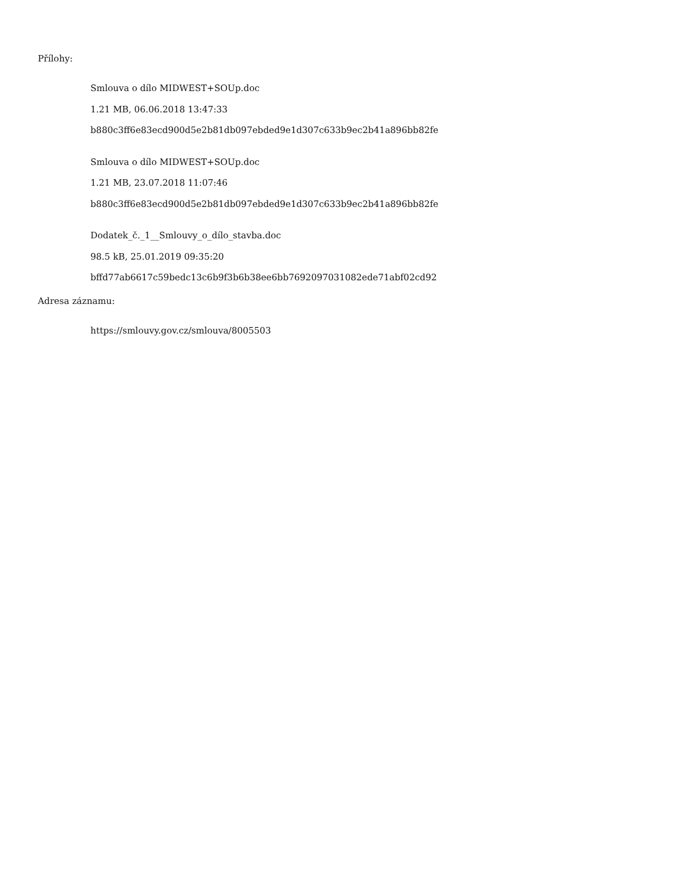Přílohy:
Smlouva o dílo MIDWEST+SOUp.doc
1.21 MB, 06.06.2018 13:47:33
b880c3ff6e83ecd900d5e2b81db097ebded9e1d307c633b9ec2b41a896bb82fe
Smlouva o dílo MIDWEST+SOUp.doc
1.21 MB, 23.07.2018 11:07:46
b880c3ff6e83ecd900d5e2b81db097ebded9e1d307c633b9ec2b41a896bb82fe
Dodatek_č._1__Smlouvy_o_dílo_stavba.doc
98.5 kB, 25.01.2019 09:35:20
bffd77ab6617c59bedc13c6b9f3b6b38ee6bb7692097031082ede71abf02cd92
Adresa záznamu:
https://smlouvy.gov.cz/smlouva/8005503